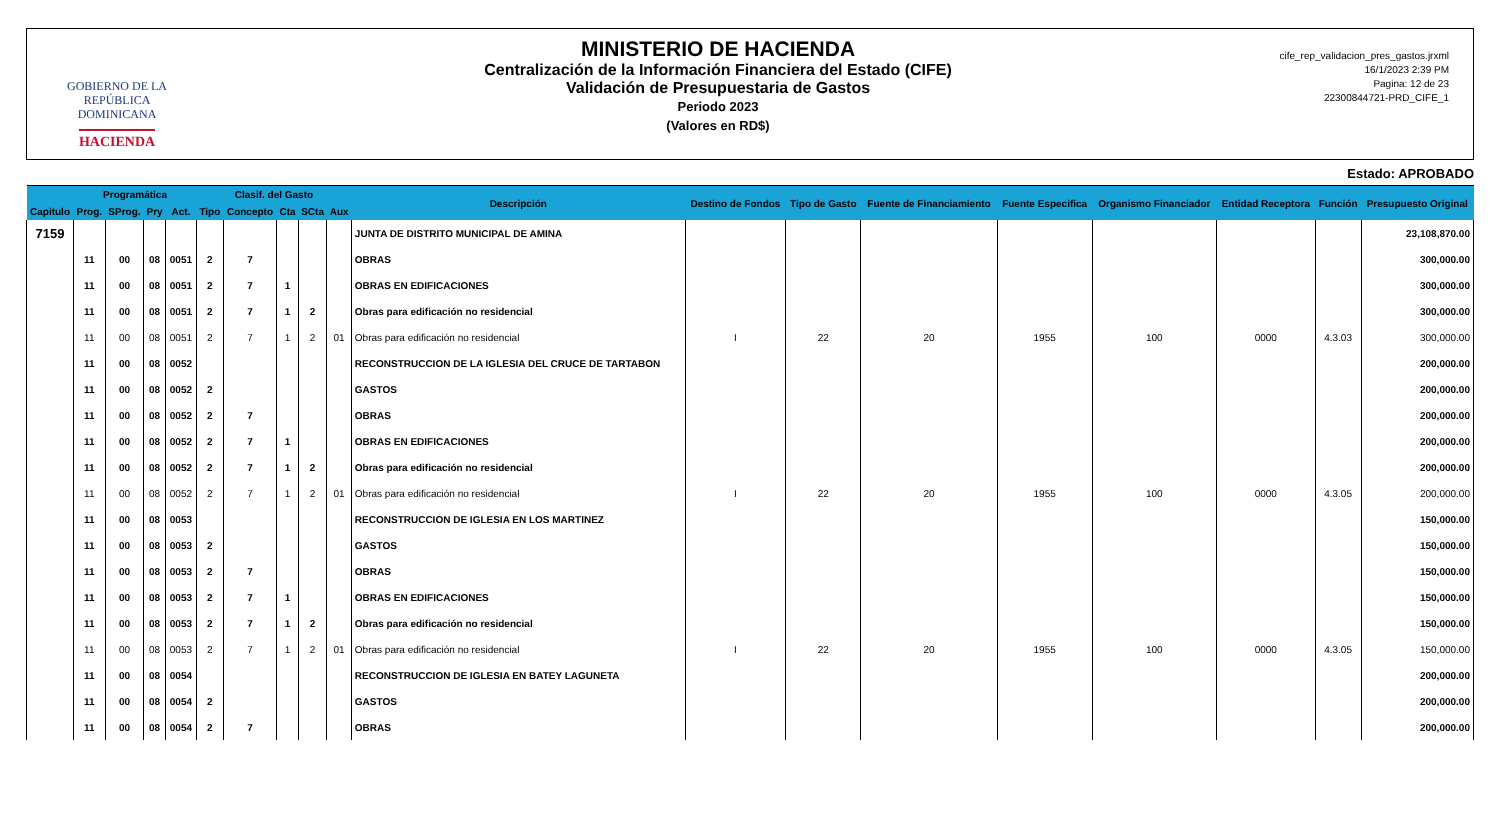GOBIERNO DE LA
REPÚBLICA
DOMINICANA
HACIENDA
MINISTERIO DE HACIENDA
Centralización de la Información Financiera del Estado (CIFE)
Validación de Presupuestaria de Gastos
Periodo 2023
(Valores en RD$)
cife_rep_validacion_pres_gastos.jrxml
16/1/2023 2:39 PM
Pagina: 12 de 23
22300844721-PRD_CIFE_1
Estado: APROBADO
| | Programática | | | | Clasif. del Gasto | | | | | Descripción | Destino de Fondos | Tipo de Gasto | Fuente de Financiamiento | Fuente Especifica | Organismo Financiador | Entidad Receptora | Función | Presupuesto Original |
| --- | --- | --- | --- | --- | --- | --- | --- | --- | --- | --- | --- | --- | --- | --- | --- | --- | --- | --- |
| Capitulo | Prog. | SProg. | Pry | Act. | Tipo | Concepto | Cta | SCta | Aux | | | | | | | | | |
| 7159 | | | | | | | | | | JUNTA DE DISTRITO MUNICIPAL DE AMINA | | | | | | | | 23,108,870.00 |
| | 11 | 00 | 08 | 0051 | 2 | 7 | | | | OBRAS | | | | | | | | 300,000.00 |
| | 11 | 00 | 08 | 0051 | 2 | 7 | 1 | | | OBRAS EN EDIFICACIONES | | | | | | | | 300,000.00 |
| | 11 | 00 | 08 | 0051 | 2 | 7 | 1 | 2 | | Obras para edificación no residencial | | | | | | | | 300,000.00 |
| | 11 | 00 | 08 | 0051 | 2 | 7 | 1 | 2 | 01 | Obras para edificación no residencial | I | 22 | 20 | 1955 | 100 | 0000 | 4.3.03 | 300,000.00 |
| | 11 | 00 | 08 | 0052 | | | | | | RECONSTRUCCION DE LA IGLESIA DEL CRUCE DE TARTABON | | | | | | | | 200,000.00 |
| | 11 | 00 | 08 | 0052 | 2 | | | | | GASTOS | | | | | | | | 200,000.00 |
| | 11 | 00 | 08 | 0052 | 2 | 7 | | | | OBRAS | | | | | | | | 200,000.00 |
| | 11 | 00 | 08 | 0052 | 2 | 7 | 1 | | | OBRAS EN EDIFICACIONES | | | | | | | | 200,000.00 |
| | 11 | 00 | 08 | 0052 | 2 | 7 | 1 | 2 | | Obras para edificación no residencial | | | | | | | | 200,000.00 |
| | 11 | 00 | 08 | 0052 | 2 | 7 | 1 | 2 | 01 | Obras para edificación no residencial | I | 22 | 20 | 1955 | 100 | 0000 | 4.3.05 | 200,000.00 |
| | 11 | 00 | 08 | 0053 | | | | | | RECONSTRUCCION DE IGLESIA EN LOS MARTINEZ | | | | | | | | 150,000.00 |
| | 11 | 00 | 08 | 0053 | 2 | | | | | GASTOS | | | | | | | | 150,000.00 |
| | 11 | 00 | 08 | 0053 | 2 | 7 | | | | OBRAS | | | | | | | | 150,000.00 |
| | 11 | 00 | 08 | 0053 | 2 | 7 | 1 | | | OBRAS EN EDIFICACIONES | | | | | | | | 150,000.00 |
| | 11 | 00 | 08 | 0053 | 2 | 7 | 1 | 2 | | Obras para edificación no residencial | | | | | | | | 150,000.00 |
| | 11 | 00 | 08 | 0053 | 2 | 7 | 1 | 2 | 01 | Obras para edificación no residencial | I | 22 | 20 | 1955 | 100 | 0000 | 4.3.05 | 150,000.00 |
| | 11 | 00 | 08 | 0054 | | | | | | RECONSTRUCCION DE IGLESIA EN BATEY LAGUNETA | | | | | | | | 200,000.00 |
| | 11 | 00 | 08 | 0054 | 2 | | | | | GASTOS | | | | | | | | 200,000.00 |
| | 11 | 00 | 08 | 0054 | 2 | 7 | | | | OBRAS | | | | | | | | 200,000.00 |